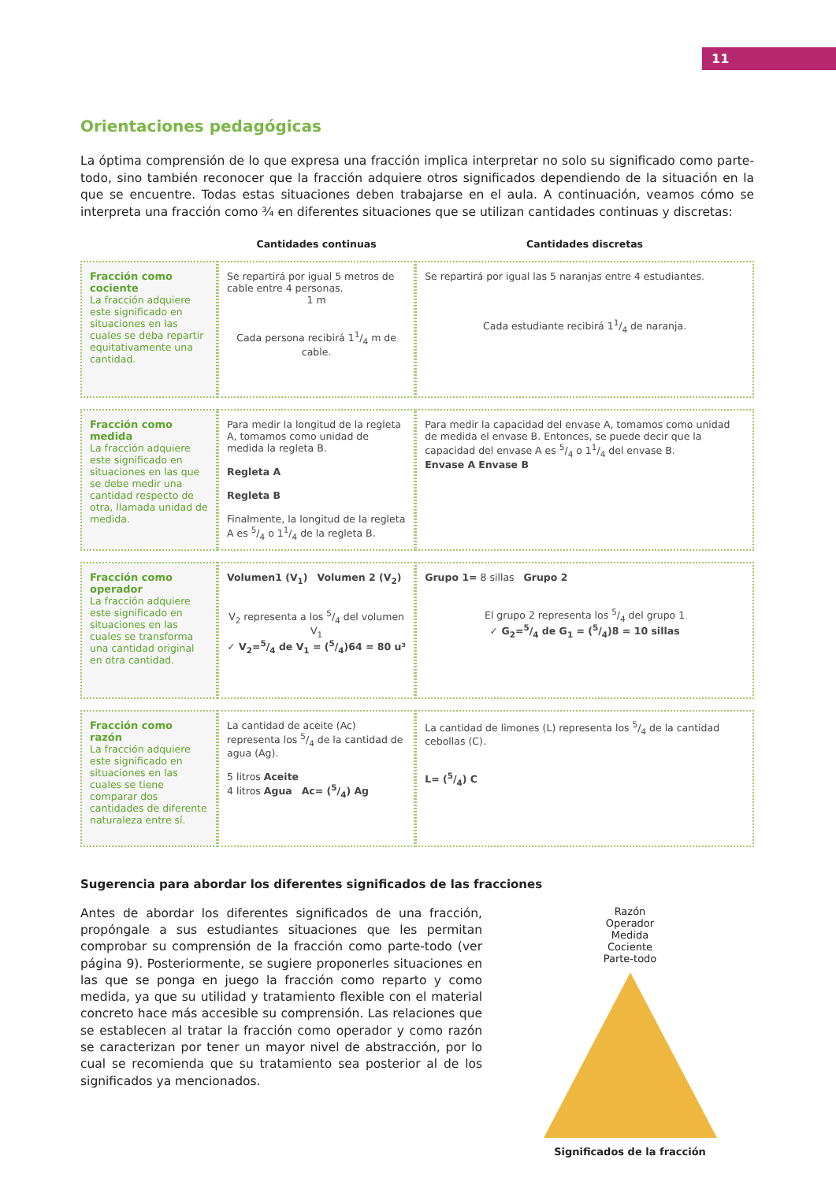11
Orientaciones pedagógicas
La óptima comprensión de lo que expresa una fracción implica interpretar no solo su significado como parte-todo, sino también reconocer que la fracción adquiere otros significados dependiendo de la situación en la que se encuentre. Todas estas situaciones deben trabajarse en el aula. A continuación, veamos cómo se interpreta una fracción como ¾ en diferentes situaciones que se utilizan cantidades continuas y discretas:
| | Cantidades continuas | Cantidades discretas |
| --- | --- | --- |
| Fracción como cociente La fracción adquiere este significado en situaciones en las cuales se deba repartir equitativamente una cantidad. | Se repartirá por igual 5 metros de cable entre 4 personas. 1 m Cada persona recibirá 11/4 m de cable. | Se repartirá por igual las 5 naranjas entre 4 estudiantes. Cada estudiante recibirá 11/4 de naranja. |
| Fracción como medida La fracción adquiere este significado en situaciones en las que se debe medir una cantidad respecto de otra, llamada unidad de medida. | Para medir la longitud de la regleta A, tomamos como unidad de medida la regleta B. Regleta A Regleta B Finalmente, la longitud de la regleta A es 5/4 o 11/4 de la regleta B. | Para medir la capacidad del envase A, tomamos como unidad de medida el envase B. Entonces, se puede decir que la capacidad del envase A es 5/4 o 11/4 del envase B. Envase A Envase B |
| Fracción como operador La fracción adquiere este significado en situaciones en las cuales se transforma una cantidad original en otra cantidad. | Volumen1 (V<sub>1</sub>) Volumen 2 (V<sub>2</sub>) V<sub>2</sub> representa a los 5/4 del volumen V<sub>1</sub> ✓ V<sub>2</sub>=5/4 de V<sub>1</sub> = (5/4)64 = 80 u³ | Grupo 1= 8 sillas Grupo 2 El grupo 2 representa los 5/4 del grupo 1 ✓ G<sub>2</sub>=5/4 de G<sub>1</sub> = (5/4)8 = 10 sillas |
| Fracción como razón La fracción adquiere este significado en situaciones en las cuales se tiene comparar dos cantidades de diferente naturaleza entre sí. | La cantidad de aceite (Ac) representa los 5/4 de la cantidad de agua (Ag). 5 litros Aceite 4 litros Agua Ac= (5/4) Ag | La cantidad de limones (L) representa los 5/4 de la cantidad cebollas (C). L= (5/4) C |
Sugerencia para abordar los diferentes significados de las fracciones
Antes de abordar los diferentes significados de una fracción, propóngale a sus estudiantes situaciones que les permitan comprobar su comprensión de la fracción como parte-todo (ver página 9). Posteriormente, se sugiere proponerles situaciones en las que se ponga en juego la fracción como reparto y como medida, ya que su utilidad y tratamiento flexible con el material concreto hace más accesible su comprensión. Las relaciones que se establecen al tratar la fracción como operador y como razón se caracterizan por tener un mayor nivel de abstracción, por lo cual se recomienda que su tratamiento sea posterior al de los significados ya mencionados.
Razón
Operador
Medida
Cociente
Parte-todo
Significados de la fracción